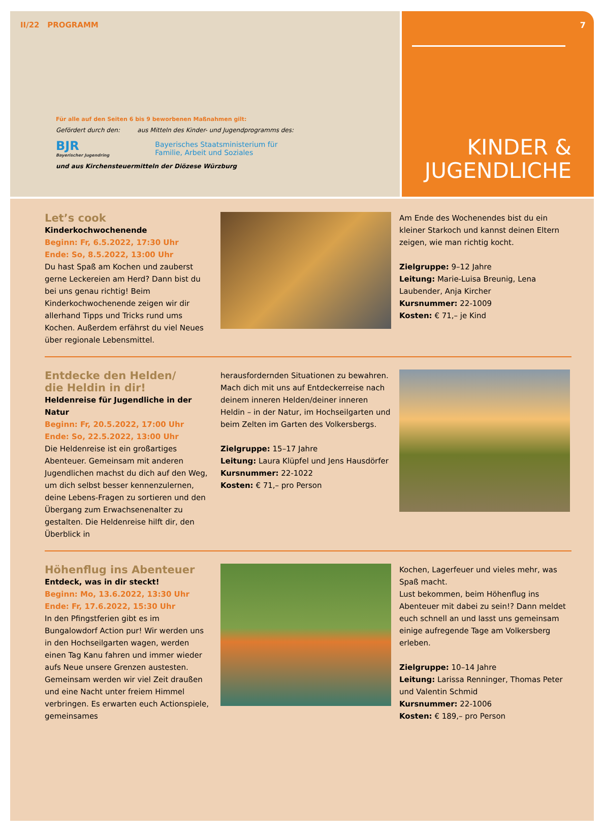II/22 PROGRAMM
Für alle auf den Seiten 6 bis 9 beworbenen Maßnahmen gilt:
Gefördert durch den: aus Mitteln des Kinder- und Jugendprogramms des:
BJR
Bayerischer Jugendring
Bayerisches Staatsministerium für
Familie, Arbeit und Soziales
und aus Kirchensteuermitteln der Diözese Würzburg
7
KINDER &
JUGENDLICHE
Let’s cook
Kinderkochwochenende
Beginn: Fr, 6.5.2022, 17:30 Uhr
Ende: So, 8.5.2022, 13:00 Uhr
Du hast Spaß am Kochen und zauberst gerne Leckereien am Herd? Dann bist du bei uns genau richtig! Beim Kinderkochwochenende zeigen wir dir allerhand Tipps und Tricks rund ums Kochen. Außerdem erfährst du viel Neues über regionale Lebensmittel.
Am Ende des Wochenendes bist du ein kleiner Starkoch und kannst deinen Eltern zeigen, wie man richtig kocht.
Zielgruppe: 9–12 Jahre
Leitung: Marie-Luisa Breunig, Lena Laubender, Anja Kircher
Kursnummer: 22-1009
Kosten: € 71,– je Kind
Entdecke den Helden/
die Heldin in dir!
Heldenreise für Jugendliche in der Natur
Beginn: Fr, 20.5.2022, 17:00 Uhr
Ende: So, 22.5.2022, 13:00 Uhr
Die Heldenreise ist ein großartiges Abenteuer. Gemeinsam mit anderen Jugendlichen machst du dich auf den Weg, um dich selbst besser kennenzulernen, deine Lebens-Fragen zu sortieren und den Übergang zum Erwachsenenalter zu gestalten. Die Heldenreise hilft dir, den Überblick in
herausfordernden Situationen zu bewahren. Mach dich mit uns auf Entdeckerreise nach deinem inneren Helden/deiner inneren Heldin – in der Natur, im Hochseilgarten und beim Zelten im Garten des Volkersbergs.
Zielgruppe: 15–17 Jahre
Leitung: Laura Klüpfel und Jens Hausdörfer
Kursnummer: 22-1022
Kosten: € 71,– pro Person
Höhenflug ins Abenteuer
Entdeck, was in dir steckt!
Beginn: Mo, 13.6.2022, 13:30 Uhr
Ende: Fr, 17.6.2022, 15:30 Uhr
In den Pfingstferien gibt es im Bungalowdorf Action pur! Wir werden uns in den Hochseilgarten wagen, werden einen Tag Kanu fahren und immer wieder aufs Neue unsere Grenzen austesten. Gemeinsam werden wir viel Zeit draußen und eine Nacht unter freiem Himmel verbringen. Es erwarten euch Actionspiele, gemeinsames
Kochen, Lagerfeuer und vieles mehr, was Spaß macht.
Lust bekommen, beim Höhenflug ins Abenteuer mit dabei zu sein!? Dann meldet euch schnell an und lasst uns gemeinsam einige aufregende Tage am Volkersberg erleben.
Zielgruppe: 10–14 Jahre
Leitung: Larissa Renninger, Thomas Peter und Valentin Schmid
Kursnummer: 22-1006
Kosten: € 189,– pro Person